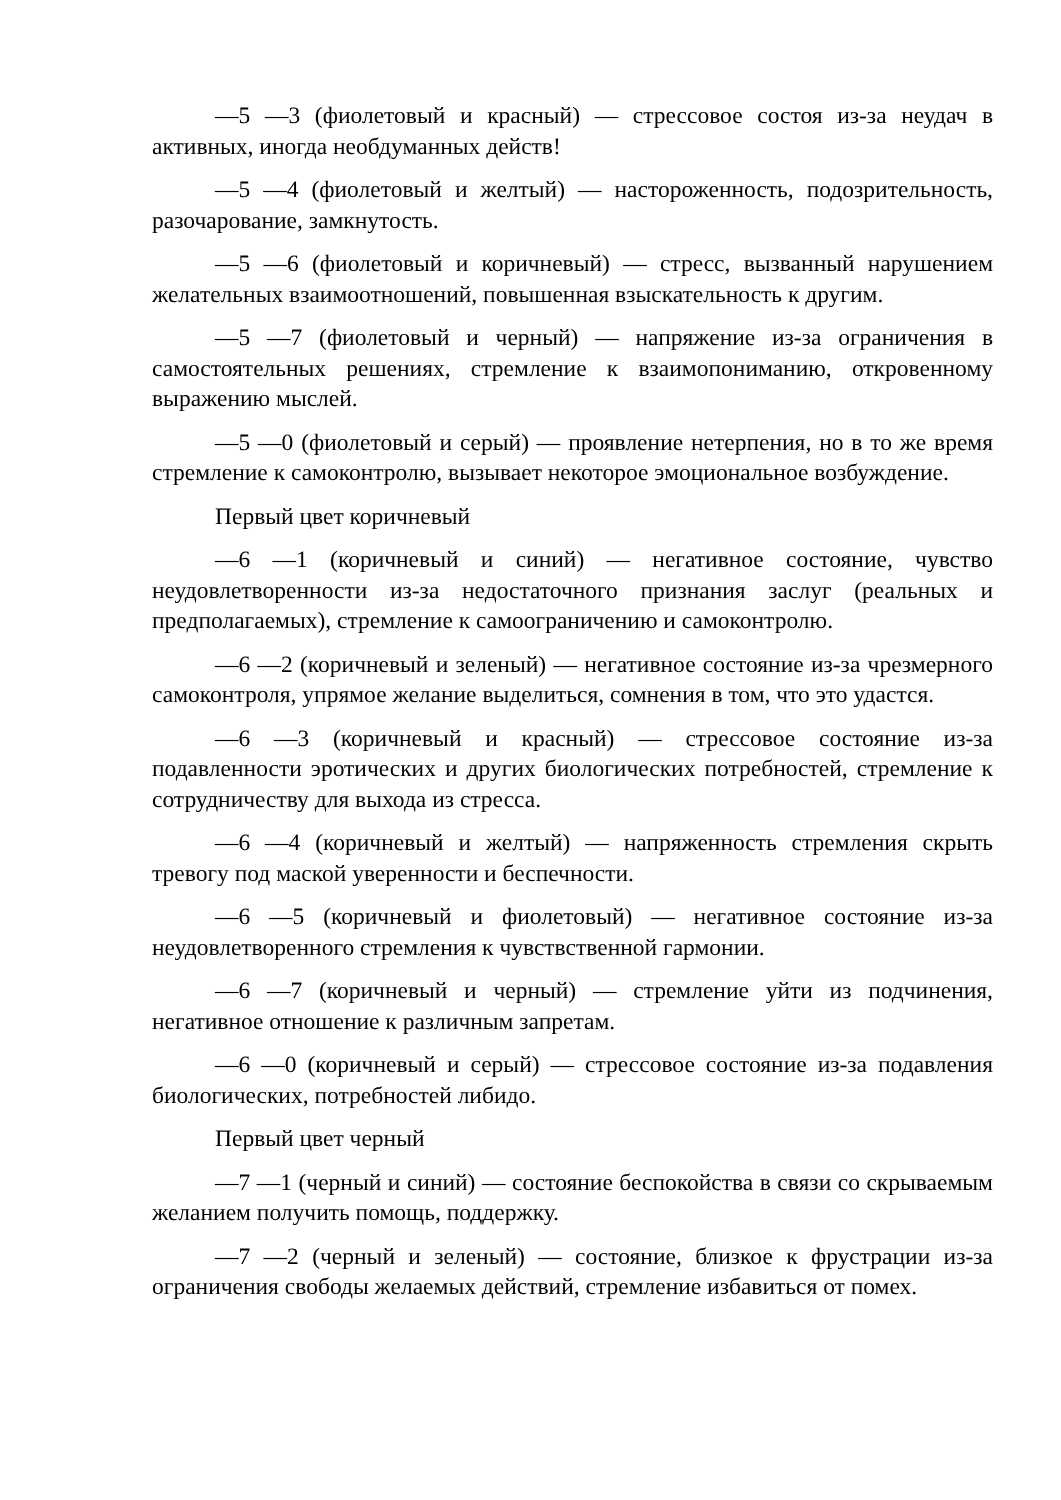—5 —3 (фиолетовый и красный) — стрессовое состоя из-за неудач в активных, иногда необдуманных действ!
—5 —4 (фиолетовый и желтый) — настороженность, подозрительность, разочарование, замкнутость.
—5 —6 (фиолетовый и коричневый) — стресс, вызванный нарушением желательных взаимоотношений, повышенная взыскательность к другим.
—5 —7 (фиолетовый и черный) — напряжение из-за ограничения в самостоятельных решениях, стремление к взаимопониманию, откровенному выражению мыслей.
—5 —0 (фиолетовый и серый) — проявление нетерпения, но в то же время стремление к самоконтролю, вызывает некоторое эмоциональное возбуждение.
Первый цвет коричневый
—6 —1 (коричневый и синий) — негативное состояние, чувство неудовлетворенности из-за недостаточного признания заслуг (реальных и предполагаемых), стремление к самоограничению и самоконтролю.
—6 —2 (коричневый и зеленый) — негативное состояние из-за чрезмерного самоконтроля, упрямое желание выделиться, сомнения в том, что это удастся.
—6 —3 (коричневый и красный) — стрессовое состояние из-за подавленности эротических и других биологических потребностей, стремление к сотрудничеству для выхода из стресса.
—6 —4 (коричневый и желтый) — напряженность стремления скрыть тревогу под маской уверенности и беспечности.
—6 —5 (коричневый и фиолетовый) — негативное состояние из-за неудовлетворенного стремления к чувствственной гармонии.
—6 —7 (коричневый и черный) — стремление уйти из подчинения, негативное отношение к различным запретам.
—6 —0 (коричневый и серый) — стрессовое состояние из-за подавления биологических, потребностей либидо.
Первый цвет черный
—7 —1 (черный и синий) — состояние беспокойства в связи со скрываемым желанием получить помощь, поддержку.
—7 —2 (черный и зеленый) — состояние, близкое к фрустрации из-за ограничения свободы желаемых действий, стремление избавиться от помех.